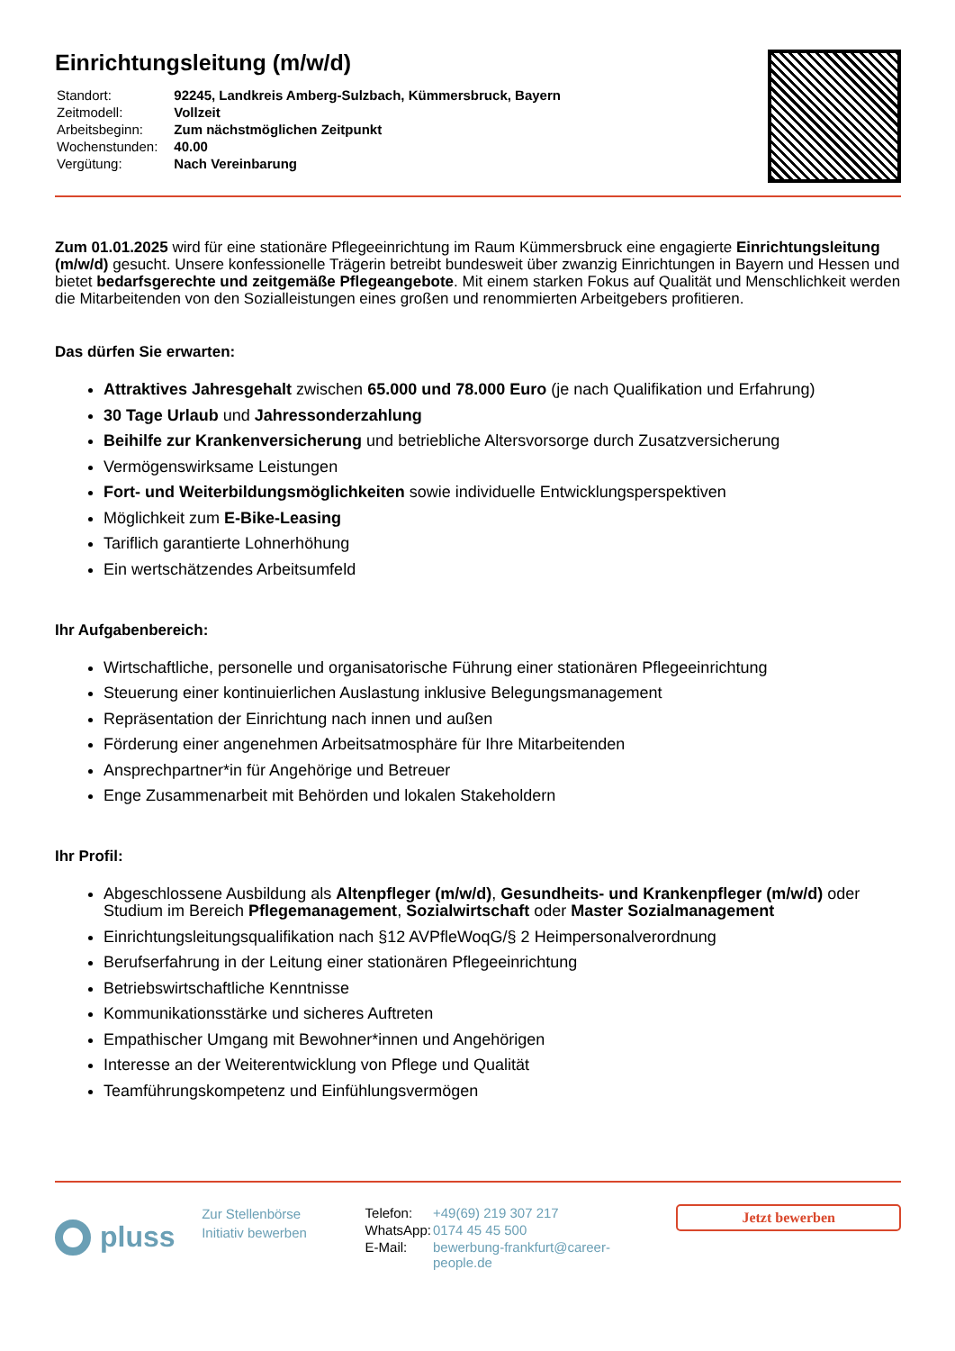Einrichtungsleitung (m/w/d)
| Standort: | 92245, Landkreis Amberg-Sulzbach, Kümmersbruck, Bayern |
| Zeitmodell: | Vollzeit |
| Arbeitsbeginn: | Zum nächstmöglichen Zeitpunkt |
| Wochenstunden: | 40.00 |
| Vergütung: | Nach Vereinbarung |
Zum 01.01.2025 wird für eine stationäre Pflegeeinrichtung im Raum Kümmersbruck eine engagierte Einrichtungsleitung (m/w/d) gesucht. Unsere konfessionelle Trägerin betreibt bundesweit über zwanzig Einrichtungen in Bayern und Hessen und bietet bedarfsgerechte und zeitgemäße Pflegeangebote. Mit einem starken Fokus auf Qualität und Menschlichkeit werden die Mitarbeitenden von den Sozialleistungen eines großen und renommierten Arbeitgebers profitieren.
Das dürfen Sie erwarten:
Attraktives Jahresgehalt zwischen 65.000 und 78.000 Euro (je nach Qualifikation und Erfahrung)
30 Tage Urlaub und Jahressonderzahlung
Beihilfe zur Krankenversicherung und betriebliche Altersvorsorge durch Zusatzversicherung
Vermögenswirksame Leistungen
Fort- und Weiterbildungsmöglichkeiten sowie individuelle Entwicklungsperspektiven
Möglichkeit zum E-Bike-Leasing
Tariflich garantierte Lohnerhöhung
Ein wertschätzendes Arbeitsumfeld
Ihr Aufgabenbereich:
Wirtschaftliche, personelle und organisatorische Führung einer stationären Pflegeeinrichtung
Steuerung einer kontinuierlichen Auslastung inklusive Belegungsmanagement
Repräsentation der Einrichtung nach innen und außen
Förderung einer angenehmen Arbeitsatmosphäre für Ihre Mitarbeitenden
Ansprechpartner*in für Angehörige und Betreuer
Enge Zusammenarbeit mit Behörden und lokalen Stakeholdern
Ihr Profil:
Abgeschlossene Ausbildung als Altenpfleger (m/w/d), Gesundheits- und Krankenpfleger (m/w/d) oder Studium im Bereich Pflegemanagement, Sozialwirtschaft oder Master Sozialmanagement
Einrichtungsleitungsqualifikation nach §12 AVPfleWoqG/§ 2 Heimpersonalverordnung
Berufserfahrung in der Leitung einer stationären Pflegeeinrichtung
Betriebswirtschaftliche Kenntnisse
Kommunikationsstärke und sicheres Auftreten
Empathischer Umgang mit Bewohner*innen und Angehörigen
Interesse an der Weiterentwicklung von Pflege und Qualität
Teamführungskompetenz und Einfühlungsvermögen
pluss
Zur Stellenbörse
Initiativ bewerben
| Telefon: | +49(69) 219 307 217 |
| WhatsApp: | 0174 45 45 500 |
| E-Mail: | bewerbung-frankfurt@career-people.de |
Jetzt bewerben